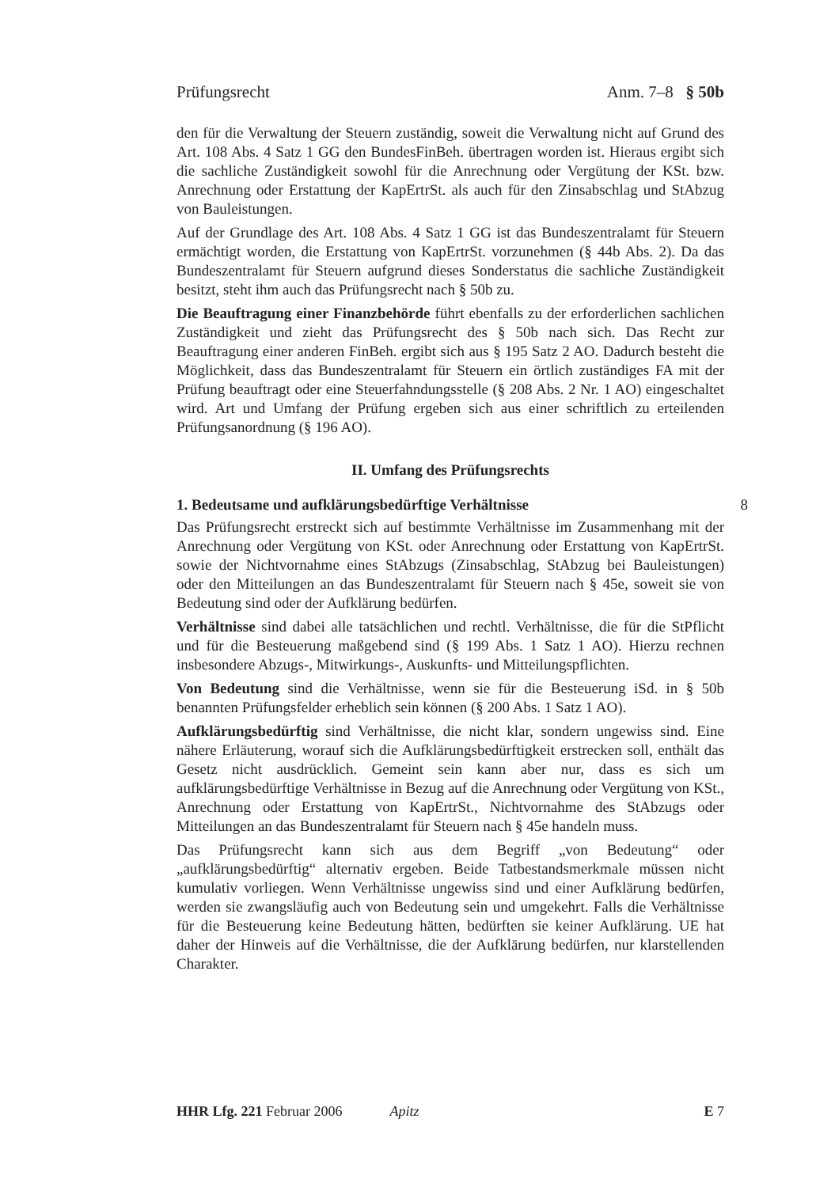Prüfungsrecht Anm. 7–8 § 50b
den für die Verwaltung der Steuern zuständig, soweit die Verwaltung nicht auf Grund des Art. 108 Abs. 4 Satz 1 GG den BundesFinBeh. übertragen worden ist. Hieraus ergibt sich die sachliche Zuständigkeit sowohl für die Anrechnung oder Vergütung der KSt. bzw. Anrechnung oder Erstattung der KapErtrSt. als auch für den Zinsabschlag und StAbzug von Bauleistungen.
Auf der Grundlage des Art. 108 Abs. 4 Satz 1 GG ist das Bundeszentralamt für Steuern ermächtigt worden, die Erstattung von KapErtrSt. vorzunehmen (§ 44b Abs. 2). Da das Bundeszentralamt für Steuern aufgrund dieses Sonderstatus die sachliche Zuständigkeit besitzt, steht ihm auch das Prüfungsrecht nach § 50b zu.
Die Beauftragung einer Finanzbehörde führt ebenfalls zu der erforderlichen sachlichen Zuständigkeit und zieht das Prüfungsrecht des § 50b nach sich. Das Recht zur Beauftragung einer anderen FinBeh. ergibt sich aus § 195 Satz 2 AO. Dadurch besteht die Möglichkeit, dass das Bundeszentralamt für Steuern ein örtlich zuständiges FA mit der Prüfung beauftragt oder eine Steuerfahndungsstelle (§ 208 Abs. 2 Nr. 1 AO) eingeschaltet wird. Art und Umfang der Prüfung ergeben sich aus einer schriftlich zu erteilenden Prüfungsanordnung (§ 196 AO).
II. Umfang des Prüfungsrechts
1. Bedeutsame und aufklärungsbedürftige Verhältnisse 8
Das Prüfungsrecht erstreckt sich auf bestimmte Verhältnisse im Zusammenhang mit der Anrechnung oder Vergütung von KSt. oder Anrechnung oder Erstattung von KapErtrSt. sowie der Nichtvornahme eines StAbzugs (Zinsabschlag, StAbzug bei Bauleistungen) oder den Mitteilungen an das Bundeszentralamt für Steuern nach § 45e, soweit sie von Bedeutung sind oder der Aufklärung bedürfen.
Verhältnisse sind dabei alle tatsächlichen und rechtl. Verhältnisse, die für die StPflicht und für die Besteuerung maßgebend sind (§ 199 Abs. 1 Satz 1 AO). Hierzu rechnen insbesondere Abzugs-, Mitwirkungs-, Auskunfts- und Mitteilungspflichten.
Von Bedeutung sind die Verhältnisse, wenn sie für die Besteuerung iSd. in § 50b benannten Prüfungsfelder erheblich sein können (§ 200 Abs. 1 Satz 1 AO).
Aufklärungsbedürftig sind Verhältnisse, die nicht klar, sondern ungewiss sind. Eine nähere Erläuterung, worauf sich die Aufklärungsbedürftigkeit erstrecken soll, enthält das Gesetz nicht ausdrücklich. Gemeint sein kann aber nur, dass es sich um aufklärungsbedürftige Verhältnisse in Bezug auf die Anrechnung oder Vergütung von KSt., Anrechnung oder Erstattung von KapErtrSt., Nichtvornahme des StAbzugs oder Mitteilungen an das Bundeszentralamt für Steuern nach § 45e handeln muss.
Das Prüfungsrecht kann sich aus dem Begriff „von Bedeutung“ oder „aufklärungsbedürftig“ alternativ ergeben. Beide Tatbestandsmerkmale müssen nicht kumulativ vorliegen. Wenn Verhältnisse ungewiss sind und einer Aufklärung bedürfen, werden sie zwangsläufig auch von Bedeutung sein und umgekehrt. Falls die Verhältnisse für die Besteuerung keine Bedeutung hätten, bedürften sie keiner Aufklärung. UE hat daher der Hinweis auf die Verhältnisse, die der Aufklärung bedürfen, nur klarstellenden Charakter.
HHR Lfg. 221 Februar 2006 Apitz E 7